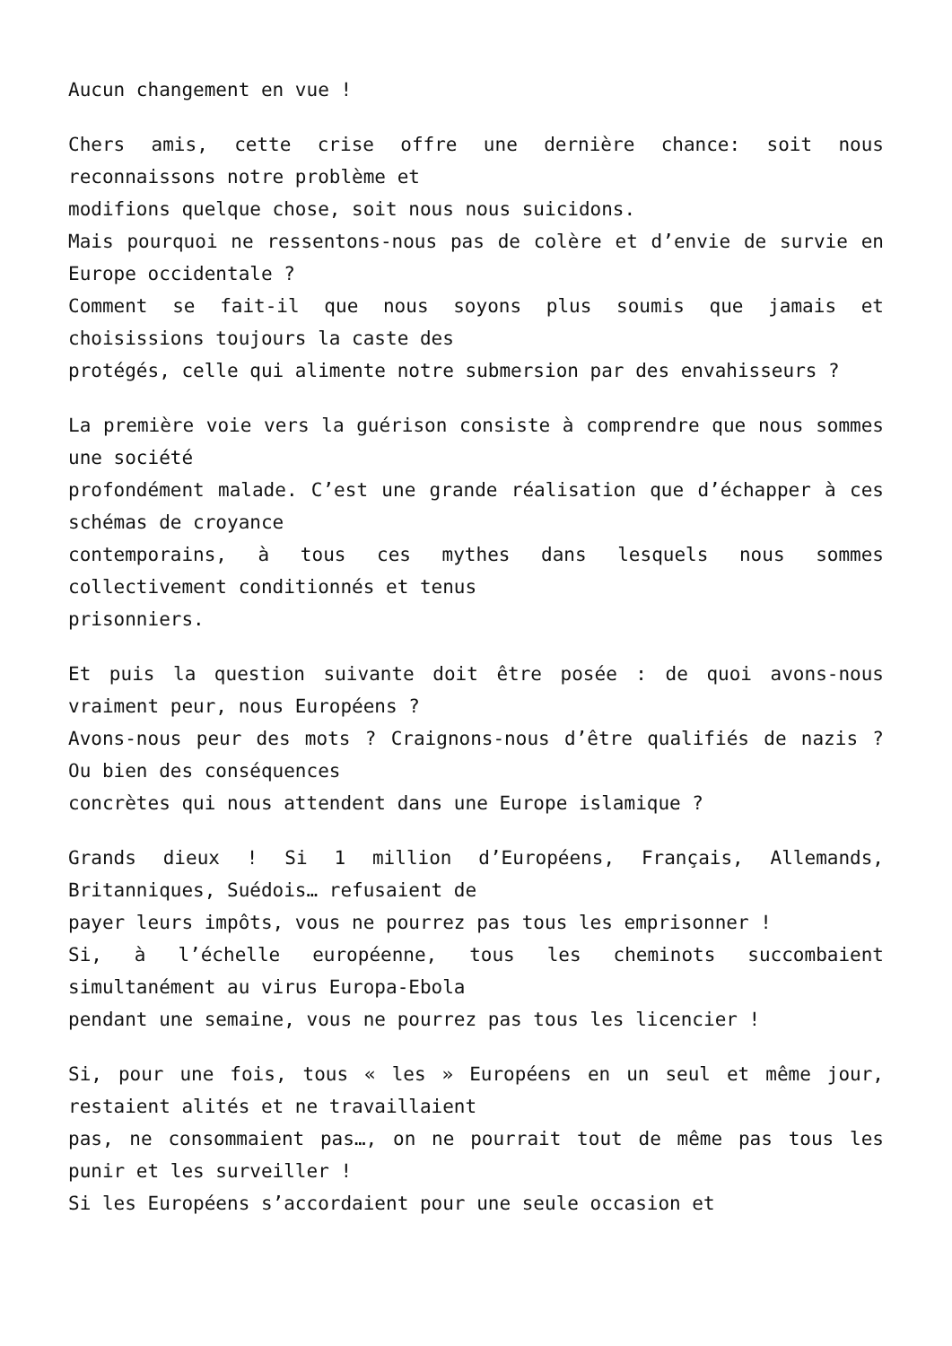Aucun changement en vue !
Chers amis, cette crise offre une dernière chance: soit nous reconnaissons notre problème et
modifions quelque chose, soit nous nous suicidons.
Mais pourquoi ne ressentons-nous pas de colère et d’envie de survie en Europe occidentale ?
Comment se fait-il que nous soyons plus soumis que jamais et choisissions toujours la caste des
protégés, celle qui alimente notre submersion par des envahisseurs ?
La première voie vers la guérison consiste à comprendre que nous sommes une société
profondément malade. C’est une grande réalisation que d’échapper à ces schémas de croyance
contemporains, à tous ces mythes dans lesquels nous sommes collectivement conditionnés et tenus
prisonniers.
Et puis la question suivante doit être posée : de quoi avons-nous vraiment peur, nous Européens ?
Avons-nous peur des mots ? Craignons-nous d’être qualifiés de nazis ? Ou bien des conséquences
concrètes qui nous attendent dans une Europe islamique ?
Grands dieux ! Si 1 million d’Européens, Français, Allemands, Britanniques, Suédois… refusaient de
payer leurs impôts, vous ne pourrez pas tous les emprisonner !
Si, à l’échelle européenne, tous les cheminots succombaient simultanément au virus Europa-Ebola
pendant une semaine, vous ne pourrez pas tous les licencier !
Si, pour une fois, tous « les » Européens en un seul et même jour, restaient alités et ne travaillaient
pas, ne consommaient pas…, on ne pourrait tout de même pas tous les punir et les surveiller !
Si les Européens s’accordaient pour une seule occasion et